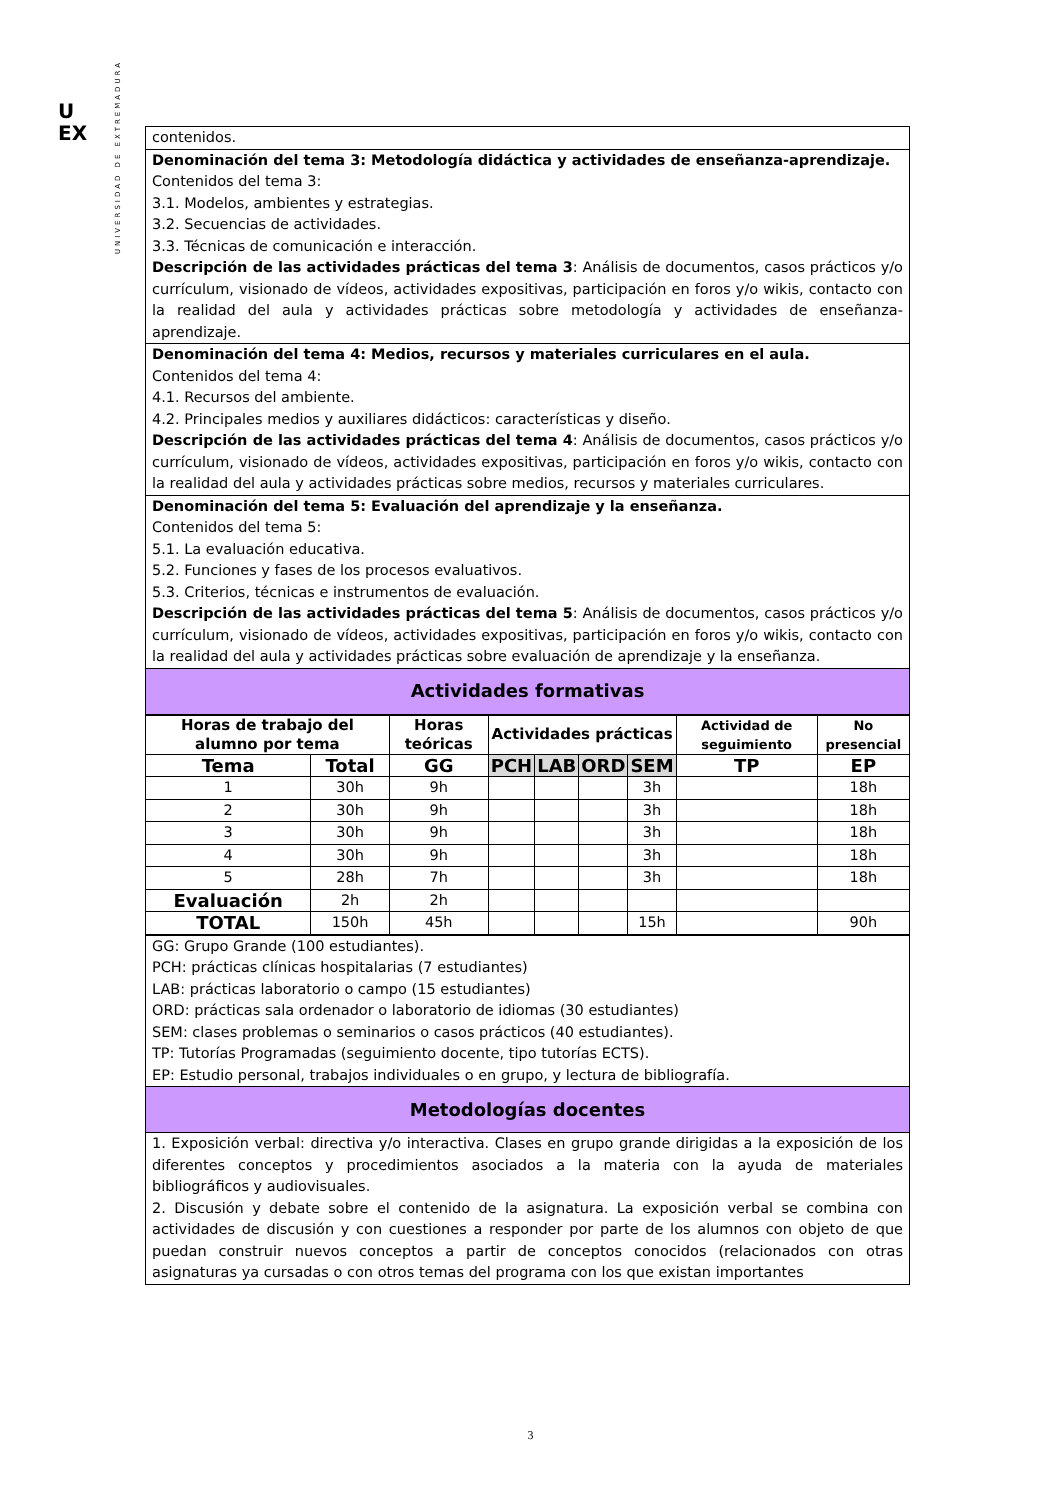U
EX
UNIVERSIDAD DE EXTREMADURA
| contenidos. |
| Denominación del tema 3: Metodología didáctica y actividades de enseñanza-aprendizaje. Contenidos del tema 3: 3.1. Modelos, ambientes y estrategias. 3.2. Secuencias de actividades. 3.3. Técnicas de comunicación e interacción. Descripción de las actividades prácticas del tema 3 : Análisis de documentos, casos prácticos y/o currículum, visionado de vídeos, actividades expositivas, participación en foros y/o wikis, contacto con la realidad del aula y actividades prácticas sobre metodología y actividades de enseñanza-aprendizaje. |
| Denominación del tema 4: Medios, recursos y materiales curriculares en el aula. Contenidos del tema 4: 4.1. Recursos del ambiente. 4.2. Principales medios y auxiliares didácticos: características y diseño. Descripción de las actividades prácticas del tema 4 : Análisis de documentos, casos prácticos y/o currículum, visionado de vídeos, actividades expositivas, participación en foros y/o wikis, contacto con la realidad del aula y actividades prácticas sobre medios, recursos y materiales curriculares. |
| Denominación del tema 5: Evaluación del aprendizaje y la enseñanza. Contenidos del tema 5: 5.1. La evaluación educativa. 5.2. Funciones y fases de los procesos evaluativos. 5.3. Criterios, técnicas e instrumentos de evaluación. Descripción de las actividades prácticas del tema 5 : Análisis de documentos, casos prácticos y/o currículum, visionado de vídeos, actividades expositivas, participación en foros y/o wikis, contacto con la realidad del aula y actividades prácticas sobre evaluación de aprendizaje y la enseñanza. |
| Actividades formativas |
| Horas de trabajo del alumno por tema | | Horas teóricas | Actividades prácticas | | | | Actividad de seguimiento | No presencial |
| --- | --- | --- | --- | --- | --- | --- | --- | --- |
| Tema | Total | GG | PCH | LAB | ORD | SEM | TP | EP |
| 1 | 30h | 9h | | | | 3h | | 18h |
| 2 | 30h | 9h | | | | 3h | | 18h |
| 3 | 30h | 9h | | | | 3h | | 18h |
| 4 | 30h | 9h | | | | 3h | | 18h |
| 5 | 28h | 7h | | | | 3h | | 18h |
| Evaluación | 2h | 2h | | | | | | |
| TOTAL | 150h | 45h | | | | 15h | | 90h |
| GG: Grupo Grande (100 estudiantes). PCH: prácticas clínicas hospitalarias (7 estudiantes) LAB: prácticas laboratorio o campo (15 estudiantes) ORD: prácticas sala ordenador o laboratorio de idiomas (30 estudiantes) SEM: clases problemas o seminarios o casos prácticos (40 estudiantes). TP: Tutorías Programadas (seguimiento docente, tipo tutorías ECTS). EP: Estudio personal, trabajos individuales o en grupo, y lectura de bibliografía. |
| Metodologías docentes |
| 1. Exposición verbal: directiva y/o interactiva. Clases en grupo grande dirigidas a la exposición de los diferentes conceptos y procedimientos asociados a la materia con la ayuda de materiales bibliográficos y audiovisuales. 2. Discusión y debate sobre el contenido de la asignatura. La exposición verbal se combina con actividades de discusión y con cuestiones a responder por parte de los alumnos con objeto de que puedan construir nuevos conceptos a partir de conceptos conocidos (relacionados con otras asignaturas ya cursadas o con otros temas del programa con los que existan importantes |
3